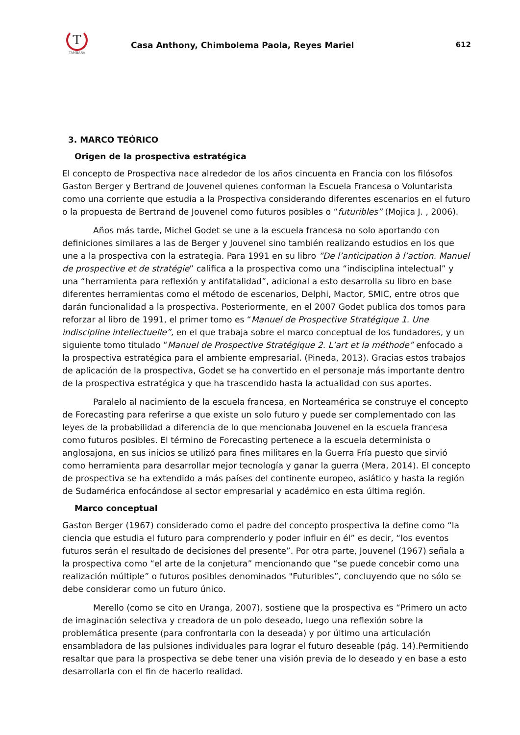T
TAMBARA
Casa Anthony, Chimbolema Paola, Reyes Mariel
612
3. MARCO TEÓRICO
Origen de la prospectiva estratégica
El concepto de Prospectiva nace alrededor de los años cincuenta en Francia con los filósofos Gaston Berger y Bertrand de Jouvenel quienes conforman la Escuela Francesa o Voluntarista como una corriente que estudia a la Prospectiva considerando diferentes escenarios en el futuro o la propuesta de Bertrand de Jouvenel como futuros posibles o “futuribles” (Mojica J. , 2006).
Años más tarde, Michel Godet se une a la escuela francesa no solo aportando con definiciones similares a las de Berger y Jouvenel sino también realizando estudios en los que une a la prospectiva con la estrategia. Para 1991 en su libro “De l’anticipation à l’action. Manuel de prospective et de stratégie” califica a la prospectiva como una “indisciplina intelectual” y una “herramienta para reflexión y antifatalidad”, adicional a esto desarrolla su libro en base diferentes herramientas como el método de escenarios, Delphi, Mactor, SMIC, entre otros que darán funcionalidad a la prospectiva. Posteriormente, en el 2007 Godet publica dos tomos para reforzar al libro de 1991, el primer tomo es “Manuel de Prospective Stratégique 1. Une indiscipline intellectuelle”, en el que trabaja sobre el marco conceptual de los fundadores, y un siguiente tomo titulado “Manuel de Prospective Stratégique 2. L’art et la méthode” enfocado a la prospectiva estratégica para el ambiente empresarial. (Pineda, 2013). Gracias estos trabajos de aplicación de la prospectiva, Godet se ha convertido en el personaje más importante dentro de la prospectiva estratégica y que ha trascendido hasta la actualidad con sus aportes.
Paralelo al nacimiento de la escuela francesa, en Norteamérica se construye el concepto de Forecasting para referirse a que existe un solo futuro y puede ser complementado con las leyes de la probabilidad a diferencia de lo que mencionaba Jouvenel en la escuela francesa como futuros posibles. El término de Forecasting pertenece a la escuela determinista o anglosajona, en sus inicios se utilizó para fines militares en la Guerra Fría puesto que sirvió como herramienta para desarrollar mejor tecnología y ganar la guerra (Mera, 2014). El concepto de prospectiva se ha extendido a más países del continente europeo, asiático y hasta la región de Sudamérica enfocándose al sector empresarial y académico en esta última región.
Marco conceptual
Gaston Berger (1967) considerado como el padre del concepto prospectiva la define como “la ciencia que estudia el futuro para comprenderlo y poder influir en él” es decir, “los eventos futuros serán el resultado de decisiones del presente”. Por otra parte, Jouvenel (1967) señala a la prospectiva como “el arte de la conjetura” mencionando que “se puede concebir como una realización múltiple” o futuros posibles denominados "Futuribles”, concluyendo que no sólo se debe considerar como un futuro único.
Merello (como se cito en Uranga, 2007), sostiene que la prospectiva es “Primero un acto de imaginación selectiva y creadora de un polo deseado, luego una reflexión sobre la problemática presente (para confrontarla con la deseada) y por último una articulación ensambladora de las pulsiones individuales para lograr el futuro deseable (pág. 14).Permitiendo resaltar que para la prospectiva se debe tener una visión previa de lo deseado y en base a esto desarrollarla con el fin de hacerlo realidad.